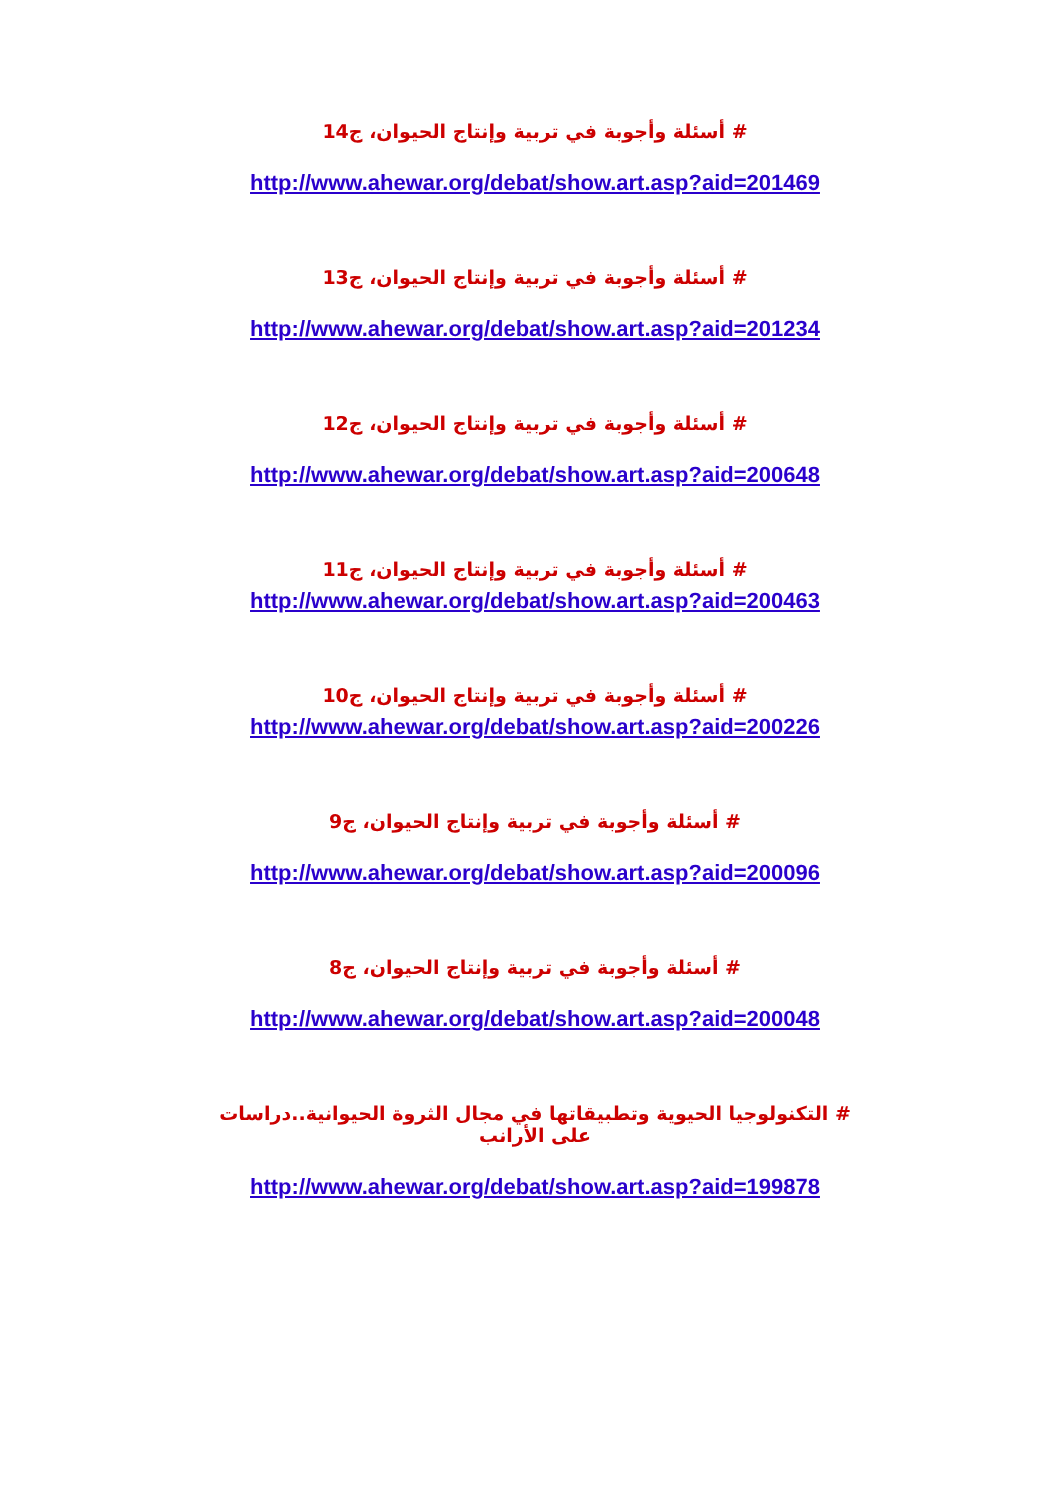# أسئلة وأجوبة في تربية وإنتاج الحيوان، ج14
http://www.ahewar.org/debat/show.art.asp?aid=201469
# أسئلة وأجوبة في تربية وإنتاج الحيوان، ج13
http://www.ahewar.org/debat/show.art.asp?aid=201234
# أسئلة وأجوبة في تربية وإنتاج الحيوان، ج12
http://www.ahewar.org/debat/show.art.asp?aid=200648
# أسئلة وأجوبة في تربية وإنتاج الحيوان، ج11
http://www.ahewar.org/debat/show.art.asp?aid=200463
# أسئلة وأجوبة في تربية وإنتاج الحيوان، ج10
http://www.ahewar.org/debat/show.art.asp?aid=200226
# أسئلة وأجوبة في تربية وإنتاج الحيوان، ج9
http://www.ahewar.org/debat/show.art.asp?aid=200096
# أسئلة وأجوبة في تربية وإنتاج الحيوان، ج8
http://www.ahewar.org/debat/show.art.asp?aid=200048
# التكنولوجيا الحيوية وتطبيقاتها في مجال الثروة الحيوانية..دراسات على الأرانب
http://www.ahewar.org/debat/show.art.asp?aid=199878